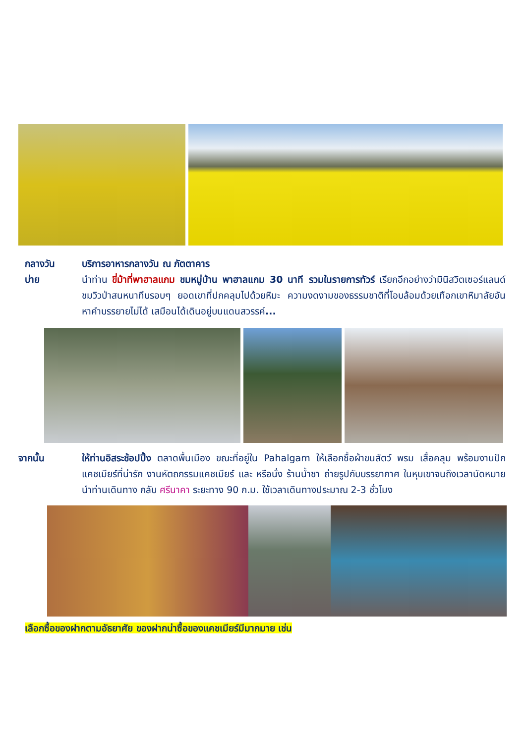กลางวัน บริการอาหารกลางวัน ณ ภัตตาคาร
บ่าย นำท่าน ขี่ม้าที่พาฮาลแกม ชมหมู่บ้าน พาฮาลแกม 30 นาที รวมในรายการทัวร์ เรียกอีกอย่างว่ามินิสวิตเซอร์แลนด์ ชมวิวป่าสนหนาทึบรอบๆ ยอดเขาที่ปกคลุมไปด้วยหิมะ ความงดงามของธรรมชาติที่โอบล้อมด้วยเทือกเขาหิมาลัยอันหาคำบรรยายไม่ได้ เสมือนได้เดินอยู่บนแดนสวรรค์...
จากนั้น ให้ท่านอิสระช้อปปิ้ง ตลาดพื้นเมือง ขณะที่อยู่ใน Pahalgam ให้เลือกซื้อผ้าขนสัตว์ พรม เสื้อคลุม พร้อมงานปักแคชเมียร์ที่น่ารัก งานหัตถกรรมแคชเมียร์ และ หรือนั่ง ร้านน้ำชา ถ่ายรูปกับบรรยากาศ ในหุบเขาจนถึงเวลานัดหมาย นำท่านเดินทาง กลับ ศรีนาคา ระยะทาง 90 ก.ม. ใช้เวลาเดินทางประมาณ 2-3 ชั่วโมง
เลือกซื้อของฝากตามอัธยาศัย ของฝากน่าซื้อของแคชเมียร์มีมากมาย เช่น